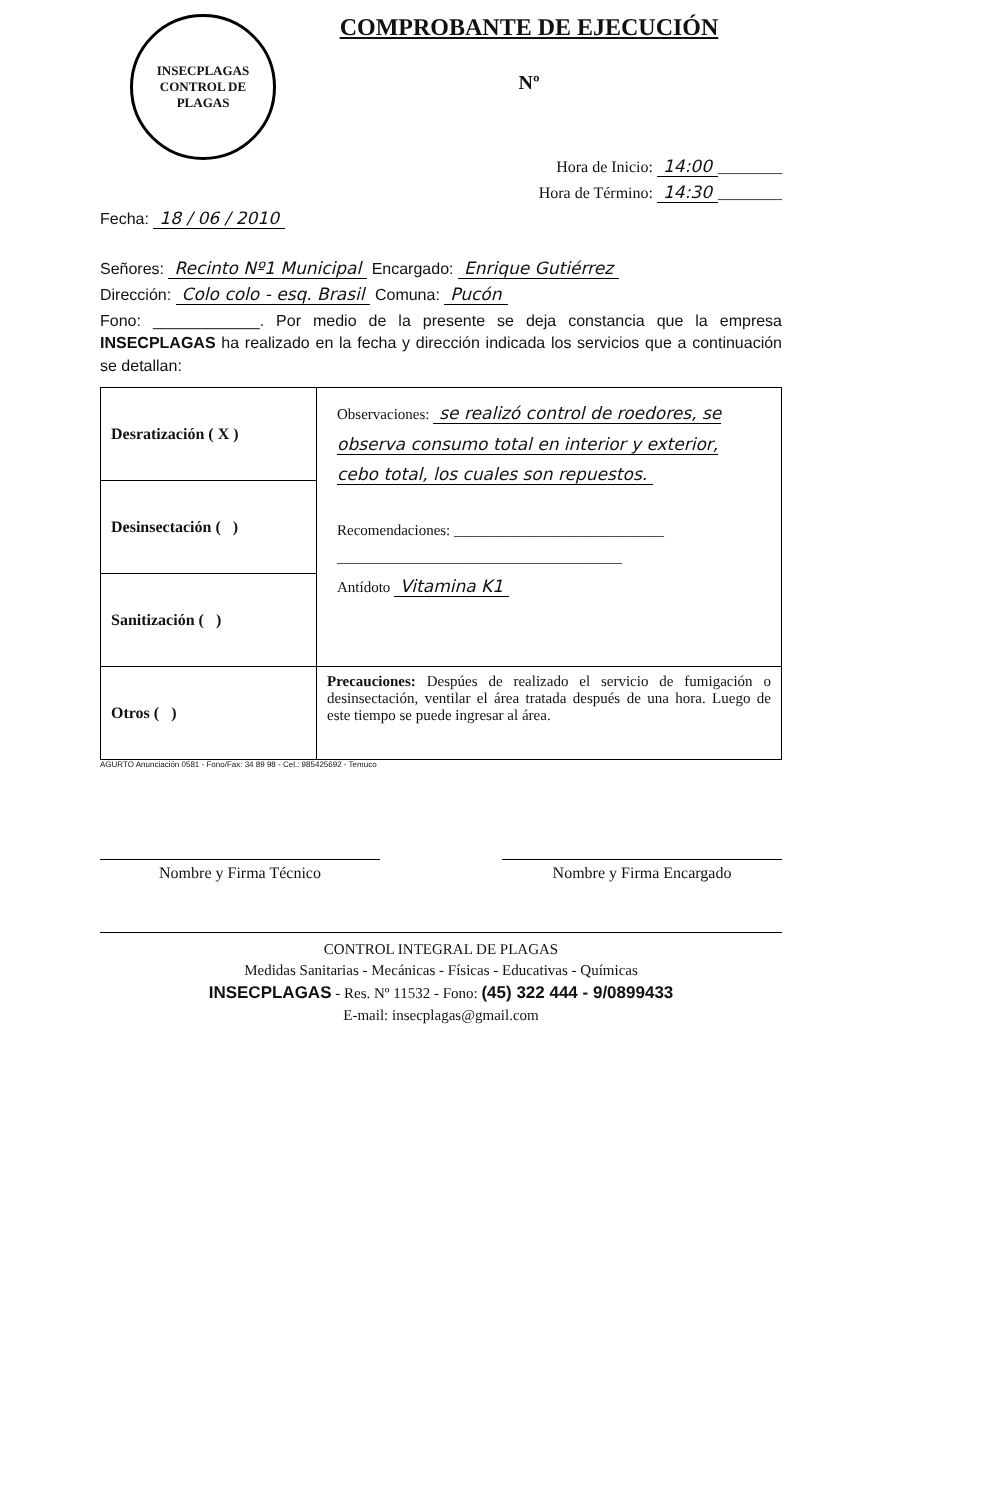INSECPLAGAS
CONTROL DE PLAGAS
COMPROBANTE DE EJECUCIÓN
Nº
Hora de Inicio: 14:00 ________
Hora de Término: 14:30 ________
Fecha: 18 / 06 / 2010
Señores: Recinto Nº1 Municipal Encargado: Enrique Gutiérrez
Dirección: Colo colo - esq. Brasil Comuna: Pucón
Fono: ____________. Por medio de la presente se deja constancia que la empresa INSECPLAGAS ha realizado en la fecha y dirección indicada los servicios que a continuación se detallan:
| Desratización ( X ) | Observaciones: se realizó control de roedores, se observa consumo total en interior y exterior, cebo total, los cuales son repuestos. Recomendaciones: ____________________________ ______________________________________ Antídoto Vitamina K1 |
| Desinsectación ( ) | |
| Sanitización ( ) | |
| Otros ( ) | Precauciones: Despúes de realizado el servicio de fumigación o desinsectación, ventilar el área tratada después de una hora. Luego de este tiempo se puede ingresar al área. |
AGURTO Anunciación 0581 - Fono/Fax: 34 89 98 - Cel.: 985425692 - Temuco
Nombre y Firma Técnico Nombre y Firma Encargado
CONTROL INTEGRAL DE PLAGAS
Medidas Sanitarias - Mecánicas - Físicas - Educativas - Químicas
INSECPLAGAS - Res. Nº 11532 - Fono: (45) 322 444 - 9/0899433
E-mail: insecplagas@gmail.com